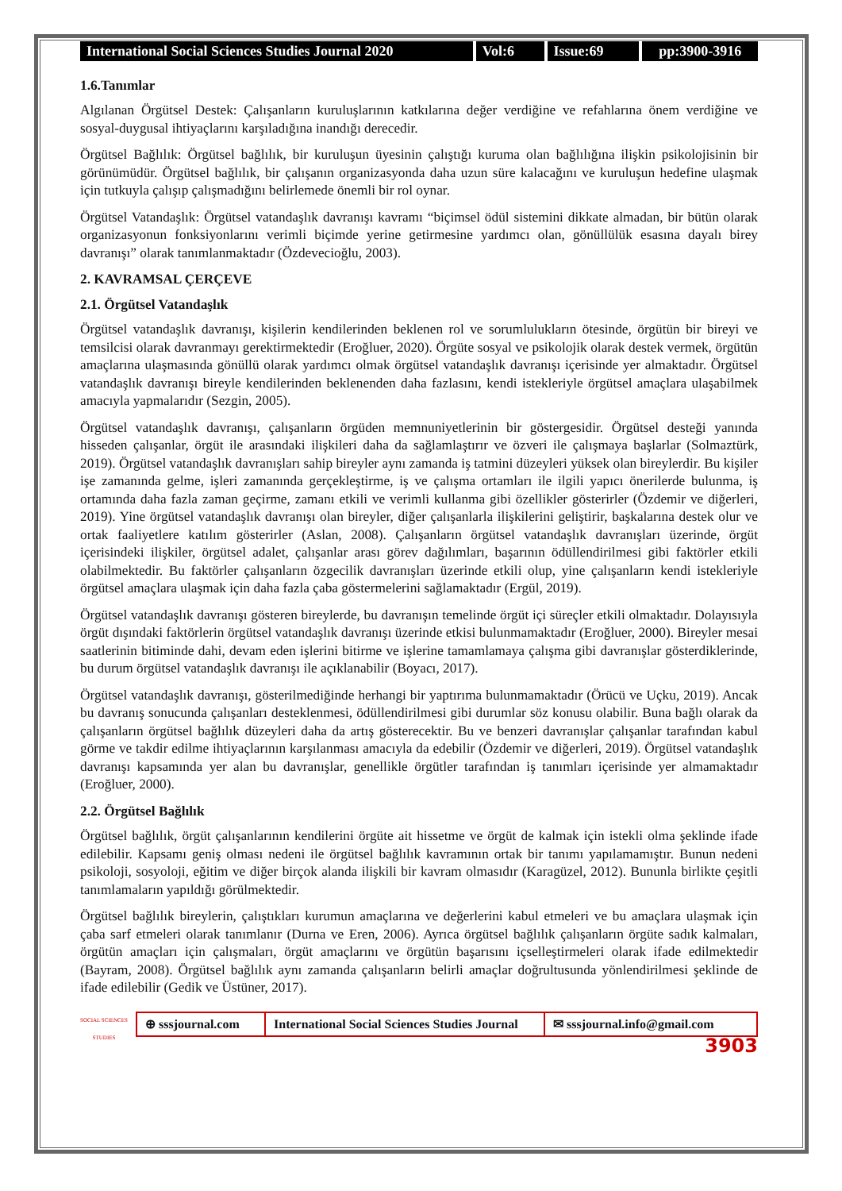International Social Sciences Studies Journal 2020
Vol:6 Issue:69 pp:3900-3916
1.6.Tanımlar
Algılanan Örgütsel Destek: Çalışanların kuruluşlarının katkılarına değer verdiğine ve refahlarına önem verdiğine ve sosyal-duygusal ihtiyaçlarını karşıladığına inandığı derecedir.
Örgütsel Bağlılık: Örgütsel bağlılık, bir kuruluşun üyesinin çalıştığı kuruma olan bağlılığına ilişkin psikolojisinin bir görünümüdür. Örgütsel bağlılık, bir çalışanın organizasyonda daha uzun süre kalacağını ve kuruluşun hedefine ulaşmak için tutkuyla çalışıp çalışmadığını belirlemede önemli bir rol oynar.
Örgütsel Vatandaşlık: Örgütsel vatandaşlık davranışı kavramı “biçimsel ödül sistemini dikkate almadan, bir bütün olarak organizasyonun fonksiyonlarını verimli biçimde yerine getirmesine yardımcı olan, gönüllülük esasına dayalı birey davranışı” olarak tanımlanmaktadır (Özdevecioğlu, 2003).
2. KAVRAMSAL ÇERÇEVE
2.1. Örgütsel Vatandaşlık
Örgütsel vatandaşlık davranışı, kişilerin kendilerinden beklenen rol ve sorumlulukların ötesinde, örgütün bir bireyi ve temsilcisi olarak davranmayı gerektirmektedir (Eroğluer, 2020). Örgüte sosyal ve psikolojik olarak destek vermek, örgütün amaçlarına ulaşmasında gönüllü olarak yardımcı olmak örgütsel vatandaşlık davranışı içerisinde yer almaktadır. Örgütsel vatandaşlık davranışı bireyle kendilerinden beklenenden daha fazlasını, kendi istekleriyle örgütsel amaçlara ulaşabilmek amacıyla yapmalarıdır (Sezgin, 2005).
Örgütsel vatandaşlık davranışı, çalışanların örgüden memnuniyetlerinin bir göstergesidir. Örgütsel desteği yanında hisseden çalışanlar, örgüt ile arasındaki ilişkileri daha da sağlamlaştırır ve özveri ile çalışmaya başlarlar (Solmaztürk, 2019). Örgütsel vatandaşlık davranışları sahip bireyler aynı zamanda iş tatmini düzeyleri yüksek olan bireylerdir. Bu kişiler işe zamanında gelme, işleri zamanında gerçekleştirme, iş ve çalışma ortamları ile ilgili yapıcı önerilerde bulunma, iş ortamında daha fazla zaman geçirme, zamanı etkili ve verimli kullanma gibi özellikler gösterirler (Özdemir ve diğerleri, 2019). Yine örgütsel vatandaşlık davranışı olan bireyler, diğer çalışanlarla ilişkilerini geliştirir, başkalarına destek olur ve ortak faaliyetlere katılım gösterirler (Aslan, 2008). Çalışanların örgütsel vatandaşlık davranışları üzerinde, örgüt içerisindeki ilişkiler, örgütsel adalet, çalışanlar arası görev dağılımları, başarının ödüllendirilmesi gibi faktörler etkili olabilmektedir. Bu faktörler çalışanların özgecilik davranışları üzerinde etkili olup, yine çalışanların kendi istekleriyle örgütsel amaçlara ulaşmak için daha fazla çaba göstermelerini sağlamaktadır (Ergül, 2019).
Örgütsel vatandaşlık davranışı gösteren bireylerde, bu davranışın temelinde örgüt içi süreçler etkili olmaktadır. Dolayısıyla örgüt dışındaki faktörlerin örgütsel vatandaşlık davranışı üzerinde etkisi bulunmamaktadır (Eroğluer, 2000). Bireyler mesai saatlerinin bitiminde dahi, devam eden işlerini bitirme ve işlerine tamamlamaya çalışma gibi davranışlar gösterdiklerinde, bu durum örgütsel vatandaşlık davranışı ile açıklanabilir (Boyacı, 2017).
Örgütsel vatandaşlık davranışı, gösterilmediğinde herhangi bir yaptırıma bulunmamaktadır (Örücü ve Uçku, 2019). Ancak bu davranış sonucunda çalışanları desteklenmesi, ödüllendirilmesi gibi durumlar söz konusu olabilir. Buna bağlı olarak da çalışanların örgütsel bağlılık düzeyleri daha da artış gösterecektir. Bu ve benzeri davranışlar çalışanlar tarafından kabul görme ve takdir edilme ihtiyaçlarının karşılanması amacıyla da edebilir (Özdemir ve diğerleri, 2019). Örgütsel vatandaşlık davranışı kapsamında yer alan bu davranışlar, genellikle örgütler tarafından iş tanımları içerisinde yer almamaktadır (Eroğluer, 2000).
2.2. Örgütsel Bağlılık
Örgütsel bağlılık, örgüt çalışanlarının kendilerini örgüte ait hissetme ve örgüt de kalmak için istekli olma şeklinde ifade edilebilir. Kapsamı geniş olması nedeni ile örgütsel bağlılık kavramının ortak bir tanımı yapılamamıştır. Bunun nedeni psikoloji, sosyoloji, eğitim ve diğer birçok alanda ilişkili bir kavram olmasıdır (Karagüzel, 2012). Bununla birlikte çeşitli tanımlamaların yapıldığı görülmektedir.
Örgütsel bağlılık bireylerin, çalıştıkları kurumun amaçlarına ve değerlerini kabul etmeleri ve bu amaçlara ulaşmak için çaba sarf etmeleri olarak tanımlanır (Durna ve Eren, 2006). Ayrıca örgütsel bağlılık çalışanların örgüte sadık kalmaları, örgütün amaçları için çalışmaları, örgüt amaçlarını ve örgütün başarısını içselleştirmeleri olarak ifade edilmektedir (Bayram, 2008). Örgütsel bağlılık aynı zamanda çalışanların belirli amaçlar doğrultusunda yönlendirilmesi şeklinde de ifade edilebilir (Gedik ve Üstüner, 2017).
SOCIAL SCIENCES STUDIES
⊕ sssjournal.com
International Social Sciences Studies Journal
✉ sssjournal.info@gmail.com
3903